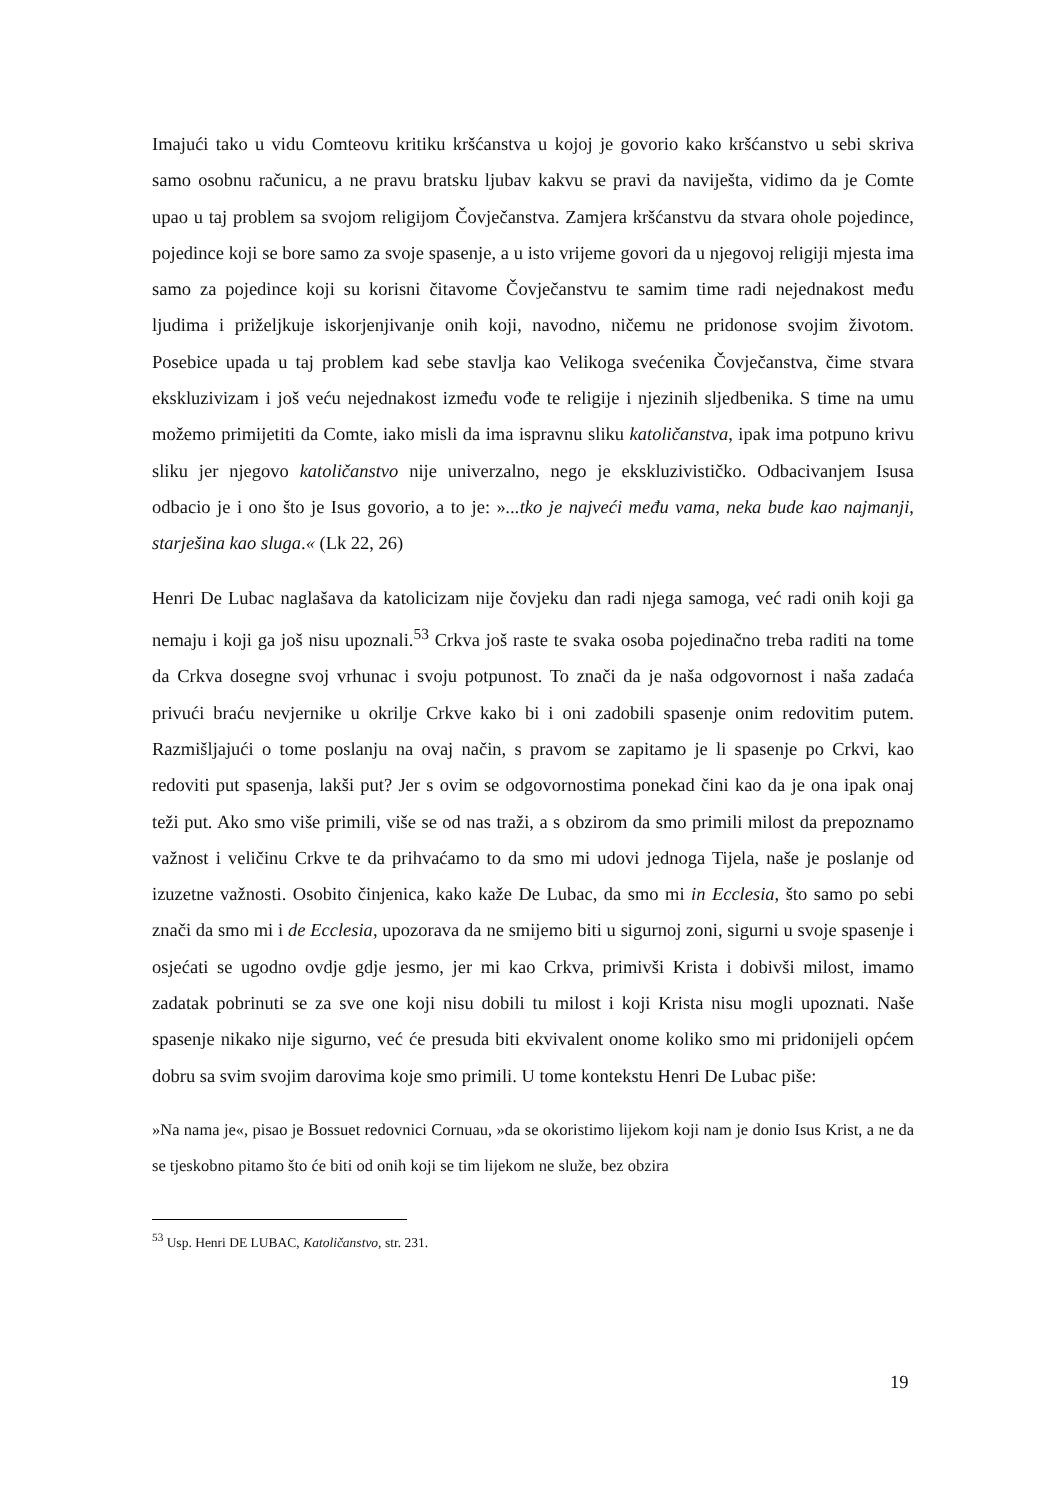Imajući tako u vidu Comteovu kritiku kršćanstva u kojoj je govorio kako kršćanstvo u sebi skriva samo osobnu računicu, a ne pravu bratsku ljubav kakvu se pravi da naviješta, vidimo da je Comte upao u taj problem sa svojom religijom Čovječanstva. Zamjera kršćanstvu da stvara ohole pojedince, pojedince koji se bore samo za svoje spasenje, a u isto vrijeme govori da u njegovoj religiji mjesta ima samo za pojedince koji su korisni čitavome Čovječanstvu te samim time radi nejednakost među ljudima i priželjkuje iskorjenjivanje onih koji, navodno, ničemu ne pridonose svojim životom. Posebice upada u taj problem kad sebe stavlja kao Velikoga svećenika Čovječanstva, čime stvara ekskluzivizam i još veću nejednakost između vođe te religije i njezinih sljedbenika. S time na umu možemo primijetiti da Comte, iako misli da ima ispravnu sliku katoličanstva, ipak ima potpuno krivu sliku jer njegovo katoličanstvo nije univerzalno, nego je ekskluzivističko. Odbacivanjem Isusa odbacio je i ono što je Isus govorio, a to je: »...tko je najveći među vama, neka bude kao najmanji, starješina kao sluga.« (Lk 22, 26)
Henri De Lubac naglašava da katolicizam nije čovjeku dan radi njega samoga, već radi onih koji ga nemaju i koji ga još nisu upoznali.<sup>53</sup> Crkva još raste te svaka osoba pojedinačno treba raditi na tome da Crkva dosegne svoj vrhunac i svoju potpunost. To znači da je naša odgovornost i naša zadaća privući braću nevjernike u okrilje Crkve kako bi i oni zadobili spasenje onim redovitim putem. Razmišljajući o tome poslanju na ovaj način, s pravom se zapitamo je li spasenje po Crkvi, kao redoviti put spasenja, lakši put? Jer s ovim se odgovornostima ponekad čini kao da je ona ipak onaj teži put. Ako smo više primili, više se od nas traži, a s obzirom da smo primili milost da prepoznamo važnost i veličinu Crkve te da prihvaćamo to da smo mi udovi jednoga Tijela, naše je poslanje od izuzetne važnosti. Osobito činjenica, kako kaže De Lubac, da smo mi in Ecclesia, što samo po sebi znači da smo mi i de Ecclesia, upozorava da ne smijemo biti u sigurnoj zoni, sigurni u svoje spasenje i osjećati se ugodno ovdje gdje jesmo, jer mi kao Crkva, primivši Krista i dobivši milost, imamo zadatak pobrinuti se za sve one koji nisu dobili tu milost i koji Krista nisu mogli upoznati. Naše spasenje nikako nije sigurno, već će presuda biti ekvivalent onome koliko smo mi pridonijeli općem dobru sa svim svojim darovima koje smo primili. U tome kontekstu Henri De Lubac piše:
»Na nama je«, pisao je Bossuet redovnici Cornuau, »da se okoristimo lijekom koji nam je donio Isus Krist, a ne da se tjeskobno pitamo što će biti od onih koji se tim lijekom ne služe, bez obzira
<sup>53</sup> Usp. Henri DE LUBAC, Katoličanstvo, str. 231.
19